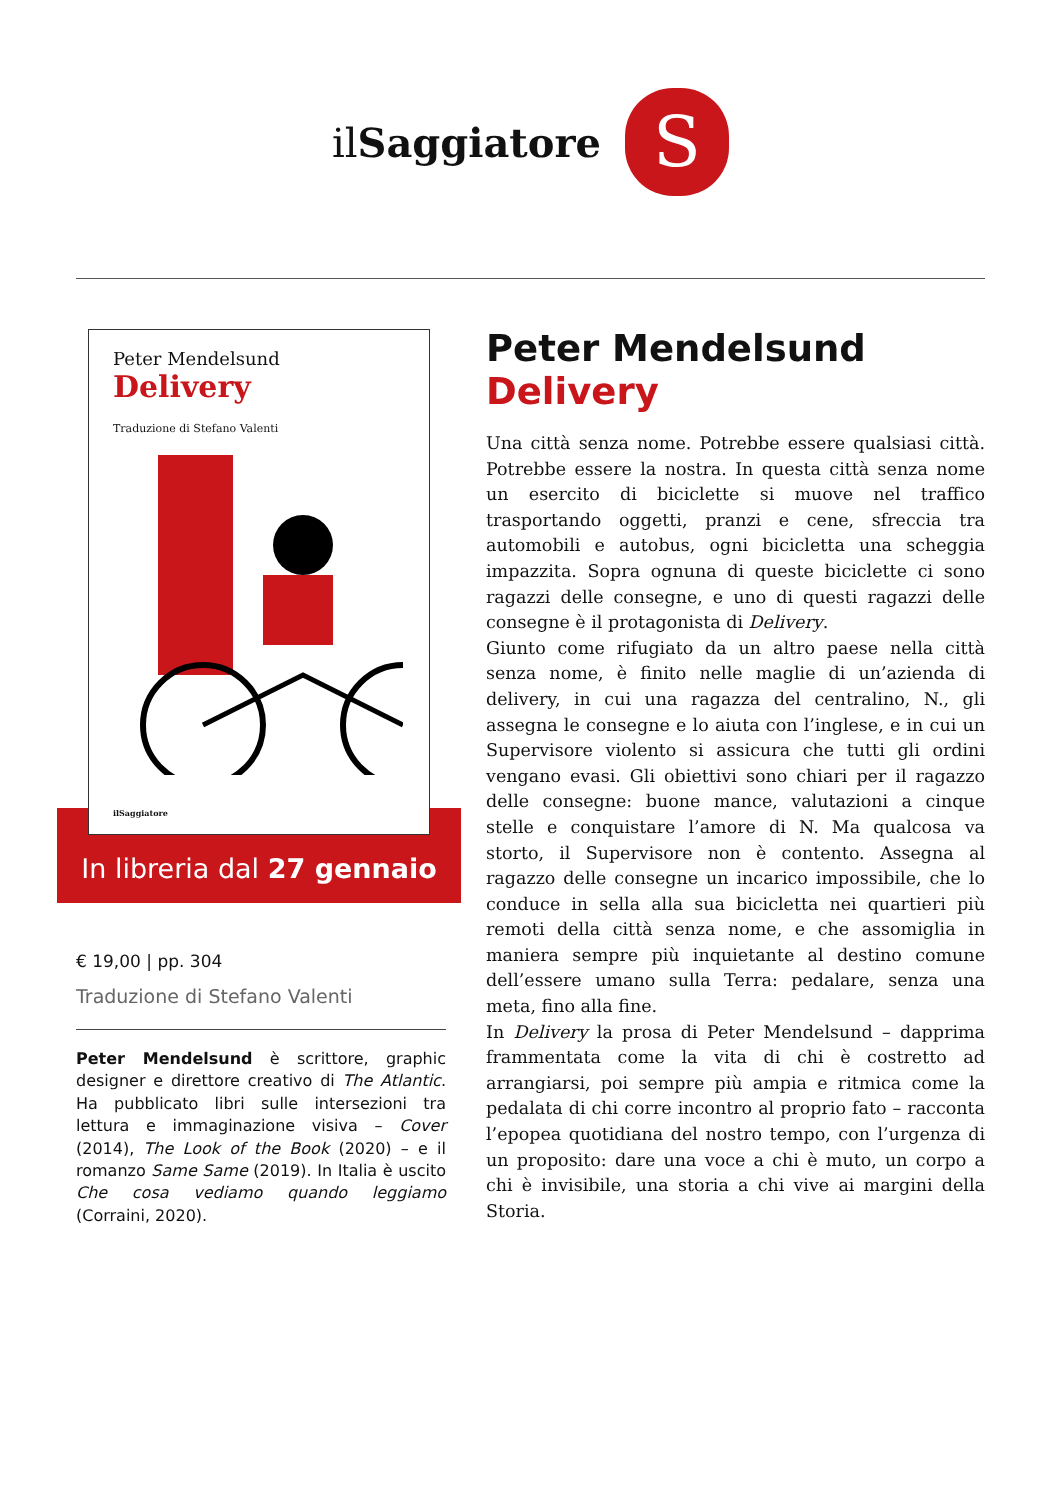ilSaggiatore
S
Peter Mendelsund
Delivery
Traduzione di Stefano Valenti
ilSaggiatore
In libreria dal 27 gennaio
€ 19,00 | pp. 304
Traduzione di Stefano Valenti
Peter Mendelsund è scrittore, graphic designer e direttore creativo di The Atlantic. Ha pubblicato libri sulle intersezioni tra lettura e immaginazione visiva – Cover (2014), The Look of the Book (2020) – e il romanzo Same Same (2019). In Italia è uscito Che cosa vediamo quando leggiamo (Corraini, 2020).
Peter Mendelsund
Delivery
Una città senza nome. Potrebbe essere qualsiasi città. Potrebbe essere la nostra. In questa città senza nome un esercito di biciclette si muove nel traffico trasportando oggetti, pranzi e cene, sfreccia tra automobili e autobus, ogni bicicletta una scheggia impazzita. Sopra ognuna di queste biciclette ci sono ragazzi delle consegne, e uno di questi ragazzi delle consegne è il protagonista di Delivery.
Giunto come rifugiato da un altro paese nella città senza nome, è finito nelle maglie di un’azienda di delivery, in cui una ragazza del centralino, N., gli assegna le consegne e lo aiuta con l’inglese, e in cui un Supervisore violento si assicura che tutti gli ordini vengano evasi. Gli obiettivi sono chiari per il ragazzo delle consegne: buone mance, valutazioni a cinque stelle e conquistare l’amore di N. Ma qualcosa va storto, il Supervisore non è contento. Assegna al ragazzo delle consegne un incarico impossibile, che lo conduce in sella alla sua bicicletta nei quartieri più remoti della città senza nome, e che assomiglia in maniera sempre più inquietante al destino comune dell’essere umano sulla Terra: pedalare, senza una meta, fino alla fine.
In Delivery la prosa di Peter Mendelsund – dapprima frammentata come la vita di chi è costretto ad arrangiarsi, poi sempre più ampia e ritmica come la pedalata di chi corre incontro al proprio fato – racconta l’epopea quotidiana del nostro tempo, con l’urgenza di un proposito: dare una voce a chi è muto, un corpo a chi è invisibile, una storia a chi vive ai margini della Storia.